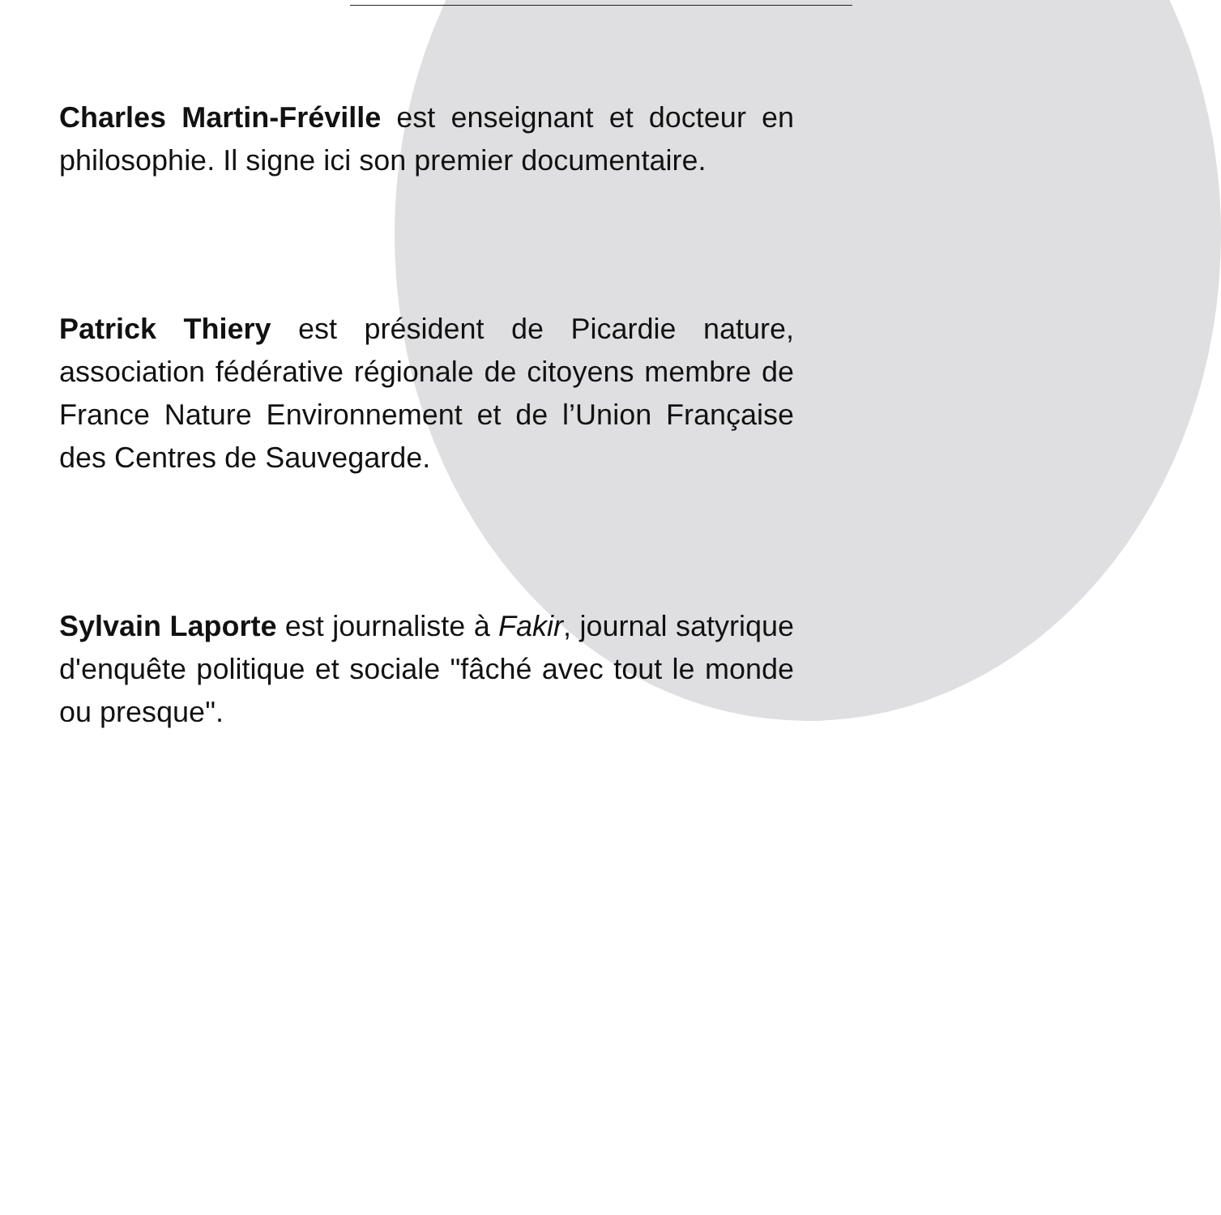Charles Martin-Fréville est enseignant et docteur en philosophie. Il signe ici son premier documentaire.
Patrick Thiery est président de Picardie nature, association fédérative régionale de citoyens membre de France Nature Environnement et de l’Union Française des Centres de Sauvegarde.
Sylvain Laporte est journaliste à Fakir, journal satyrique d'enquête politique et sociale "fâché avec tout le monde ou presque".